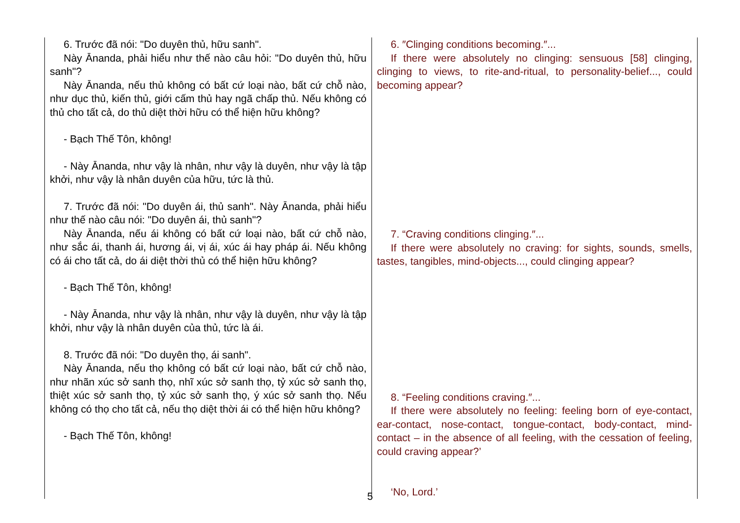| 6. Trước đã nói: "Do duyên thủ, hữu sanh". Này Ānanda, phải hiểu như thế nào câu hỏi: "Do duyên thủ, hữu sanh"? Này Ānanda, nếu thủ không có bất cứ loại nào, bất cứ chỗ nào, như dục thủ, kiến thủ, giới cấm thủ hay ngã chấp thủ. Nếu không có thủ cho tất cả, do thủ diệt thời hữu có thể hiện hữu không? - Bạch Thế Tôn, không! - Này Ānanda, như vậy là nhân, như vậy là duyên, như vậy là tập khởi, như vậy là nhân duyên của hữu, tức là thủ. 7. Trước đã nói: "Do duyên ái, thủ sanh". Này Ānanda, phải hiểu như thế nào câu nói: "Do duyên ái, thủ sanh"? Này Ānanda, nếu ái không có bất cứ loại nào, bất cứ chỗ nào, như sắc ái, thanh ái, hương ái, vị ái, xúc ái hay pháp ái. Nếu không có ái cho tất cả, do ái diệt thời thủ có thể hiện hữu không? - Bạch Thế Tôn, không! - Này Ānanda, như vậy là nhân, như vậy là duyên, như vậy là tập khởi, như vậy là nhân duyên của thủ, tức là ái. 8. Trước đã nói: "Do duyên thọ, ái sanh". Này Ānanda, nếu thọ không có bất cứ loại nào, bất cứ chỗ nào, như nhãn xúc sở sanh thọ, nhĩ xúc sở sanh thọ, tỷ xúc sở sanh thọ, thiệt xúc sở sanh thọ, tỷ xúc sở sanh thọ, ý xúc sở sanh thọ. Nếu không có thọ cho tất cả, nếu thọ diệt thời ái có thể hiện hữu không? - Bạch Thế Tôn, không! | 6. ″Clinging conditions becoming.″... If there were absolutely no clinging: sensuous [58] clinging, clinging to views, to rite-and-ritual, to personality-belief..., could becoming appear? 7. “Craving conditions clinging.″... If there were absolutely no craving: for sights, sounds, smells, tastes, tangibles, mind-objects..., could clinging appear? 8. “Feeling conditions craving.″... If there were absolutely no feeling: feeling born of eye-contact, ear-contact, nose-contact, tongue-contact, body-contact, mind-contact – in the absence of all feeling, with the cessation of feeling, could craving appear?’ ‘No, Lord.’ |
5